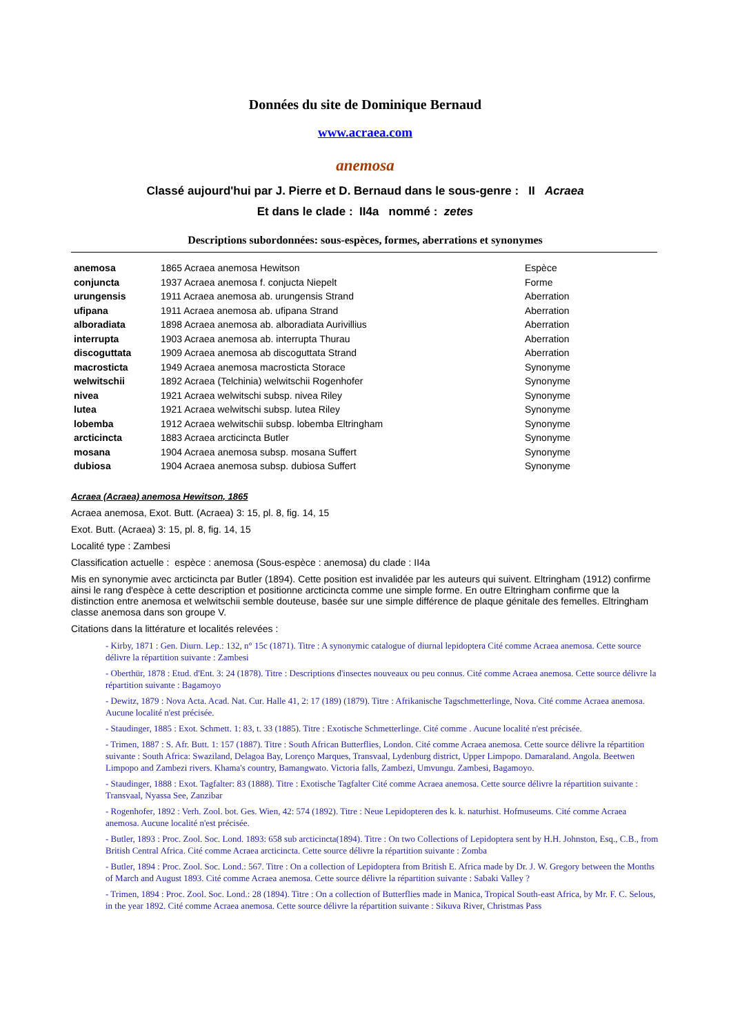Données du site de Dominique Bernaud
www.acraea.com
anemosa
Classé aujourd'hui par J. Pierre et D. Bernaud dans le sous-genre : II Acraea
Et dans le clade : II4a nommé : zetes
Descriptions subordonnées: sous-espèces, formes, aberrations et synonymes
| anemosa | 1865 Acraea anemosa Hewitson | Espèce |
| conjuncta | 1937 Acraea anemosa f. conjucta Niepelt | Forme |
| urungensis | 1911 Acraea anemosa ab. urungensis Strand | Aberration |
| ufipana | 1911 Acraea anemosa ab. ufipana Strand | Aberration |
| alboradiata | 1898 Acraea anemosa ab. alboradiata Aurivillius | Aberration |
| interrupta | 1903 Acraea anemosa ab. interrupta Thurau | Aberration |
| discoguttata | 1909 Acraea anemosa ab discoguttata Strand | Aberration |
| macrosticta | 1949 Acraea anemosa macrosticta Storace | Synonyme |
| welwitschii | 1892 Acraea (Telchinia) welwitschii Rogenhofer | Synonyme |
| nivea | 1921 Acraea welwitschi subsp. nivea Riley | Synonyme |
| lutea | 1921 Acraea welwitschi subsp. lutea Riley | Synonyme |
| lobemba | 1912 Acraea welwitschii subsp. lobemba Eltringham | Synonyme |
| arcticincta | 1883 Acraea arcticincta Butler | Synonyme |
| mosana | 1904 Acraea anemosa subsp. mosana Suffert | Synonyme |
| dubiosa | 1904 Acraea anemosa subsp. dubiosa Suffert | Synonyme |
Acraea (Acraea) anemosa Hewitson, 1865
Acraea anemosa, Exot. Butt. (Acraea) 3: 15, pl. 8, fig. 14, 15
Exot. Butt. (Acraea) 3: 15, pl. 8, fig. 14, 15
Localité type : Zambesi
Classification actuelle : espèce : anemosa (Sous-espèce : anemosa) du clade : II4a
Mis en synonymie avec arcticincta par Butler (1894). Cette position est invalidée par les auteurs qui suivent. Eltringham (1912) confirme ainsi le rang d'espèce à cette description et positionne arcticincta comme une simple forme. En outre Eltringham confirme que la distinction entre anemosa et welwitschii semble douteuse, basée sur une simple différence de plaque génitale des femelles. Eltringham classe anemosa dans son groupe V.
Citations dans la littérature et localités relevées :
- Kirby, 1871 : Gen. Diurn. Lep.: 132, n° 15c (1871). Titre : A synonymic catalogue of diurnal lepidoptera Cité comme Acraea anemosa. Cette source délivre la répartition suivante : Zambesi
- Oberthür, 1878 : Etud. d'Ent. 3: 24 (1878). Titre : Descriptions d'insectes nouveaux ou peu connus. Cité comme Acraea anemosa. Cette source délivre la répartition suivante : Bagamoyo
- Dewitz, 1879 : Nova Acta. Acad. Nat. Cur. Halle 41, 2: 17 (189) (1879). Titre : Afrikanische Tagschmetterlinge, Nova. Cité comme Acraea anemosa. Aucune localité n'est précisée.
- Staudinger, 1885 : Exot. Schmett. 1: 83, t. 33 (1885). Titre : Exotische Schmetterlinge. Cité comme . Aucune localité n'est précisée.
- Trimen, 1887 : S. Afr. Butt. 1: 157 (1887). Titre : South African Butterflies, London. Cité comme Acraea anemosa. Cette source délivre la répartition suivante : South Africa: Swaziland, Delagoa Bay, Lorenço Marques, Transvaal, Lydenburg district, Upper Limpopo. Damaraland. Angola. Beetwen Limpopo and Zambezi rivers. Khama's country, Bamangwato. Victoria falls, Zambezi, Umvungu. Zambesi, Bagamoyo.
- Staudinger, 1888 : Exot. Tagfalter: 83 (1888). Titre : Exotische Tagfalter Cité comme Acraea anemosa. Cette source délivre la répartition suivante : Transvaal, Nyassa See, Zanzibar
- Rogenhofer, 1892 : Verh. Zool. bot. Ges. Wien, 42: 574 (1892). Titre : Neue Lepidopteren des k. k. naturhist. Hofmuseums. Cité comme Acraea anemosa. Aucune localité n'est précisée.
- Butler, 1893 : Proc. Zool. Soc. Lond. 1893: 658 sub arcticincta(1894). Titre : On two Collections of Lepidoptera sent by H.H. Johnston, Esq., C.B., from British Central Africa. Cité comme Acraea arcticincta. Cette source délivre la répartition suivante : Zomba
- Butler, 1894 : Proc. Zool. Soc. Lond.: 567. Titre : On a collection of Lepidoptera from British E. Africa made by Dr. J. W. Gregory between the Months of March and August 1893. Cité comme Acraea anemosa. Cette source délivre la répartition suivante : Sabaki Valley ?
- Trimen, 1894 : Proc. Zool. Soc. Lond.: 28 (1894). Titre : On a collection of Butterflies made in Manica, Tropical South-east Africa, by Mr. F. C. Selous, in the year 1892. Cité comme Acraea anemosa. Cette source délivre la répartition suivante : Sikuva River, Christmas Pass